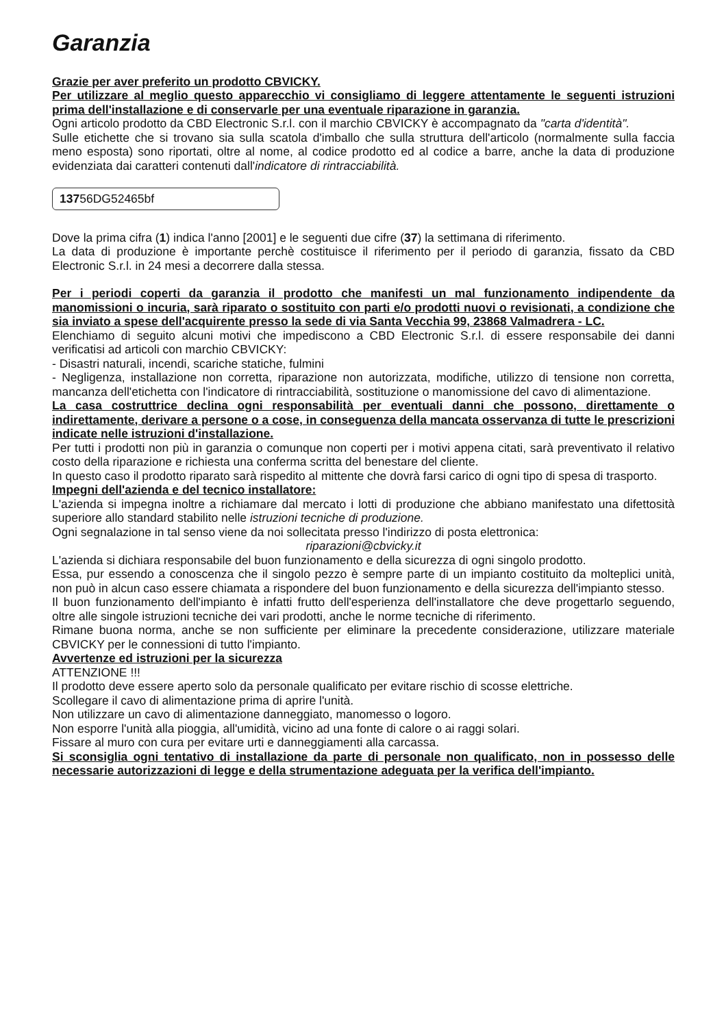Garanzia
Grazie per aver preferito un prodotto CBVICKY.
Per utilizzare al meglio questo apparecchio vi consigliamo di leggere attentamente le seguenti istruzioni prima dell'installazione e di conservarle per una eventuale riparazione in garanzia.
Ogni articolo prodotto da CBD Electronic S.r.l. con il marchio CBVICKY è accompagnato da "carta d'identità".
Sulle etichette che si trovano sia sulla scatola d'imballo che sulla struttura dell'articolo (normalmente sulla faccia meno esposta) sono riportati, oltre al nome, al codice prodotto ed al codice a barre, anche la data di produzione evidenziata dai caratteri contenuti dall'indicatore di rintracciabilità.
13756DG52465bf
Dove la prima cifra (1) indica l'anno [2001] e le seguenti due cifre (37) la settimana di riferimento.
La data di produzione è importante perchè costituisce il riferimento per il periodo di garanzia, fissato da CBD Electronic S.r.l. in 24 mesi a decorrere dalla stessa.
Per i periodi coperti da garanzia il prodotto che manifesti un mal funzionamento indipendente da manomissioni o incuria, sarà riparato o sostituito con parti e/o prodotti nuovi o revisionati, a condizione che sia inviato a spese dell'acquirente presso la sede di via Santa Vecchia 99, 23868 Valmadrera - LC.
Elenchiamo di seguito alcuni motivi che impediscono a CBD Electronic S.r.l. di essere responsabile dei danni verificatisi ad articoli con marchio CBVICKY:
- Disastri naturali, incendi, scariche statiche, fulmini
- Negligenza, installazione non corretta, riparazione non autorizzata, modifiche, utilizzo di tensione non corretta, mancanza dell'etichetta con l'indicatore di rintracciabilità, sostituzione o manomissione del cavo di alimentazione.
La casa costruttrice declina ogni responsabilità per eventuali danni che possono, direttamente o indirettamente, derivare a persone o a cose, in conseguenza della mancata osservanza di tutte le prescrizioni indicate nelle istruzioni d'installazione.
Per tutti i prodotti non più in garanzia o comunque non coperti per i motivi appena citati, sarà preventivato il relativo costo della riparazione e richiesta una conferma scritta del benestare del cliente.
In questo caso il prodotto riparato sarà rispedito al mittente che dovrà farsi carico di ogni tipo di spesa di trasporto.
Impegni dell'azienda e del tecnico installatore:
L'azienda si impegna inoltre a richiamare dal mercato i lotti di produzione che abbiano manifestato una difettosità superiore allo standard stabilito nelle istruzioni tecniche di produzione.
Ogni segnalazione in tal senso viene da noi sollecitata presso l'indirizzo di posta elettronica:
riparazioni@cbvicky.it
L'azienda si dichiara responsabile del buon funzionamento e della sicurezza di ogni singolo prodotto.
Essa, pur essendo a conoscenza che il singolo pezzo è sempre parte di un impianto costituito da molteplici unità, non può in alcun caso essere chiamata a rispondere del buon funzionamento e della sicurezza dell'impianto stesso.
Il buon funzionamento dell'impianto è infatti frutto dell'esperienza dell'installatore che deve progettarlo seguendo, oltre alle singole istruzioni tecniche dei vari prodotti, anche le norme tecniche di riferimento.
Rimane buona norma, anche se non sufficiente per eliminare la precedente considerazione, utilizzare materiale CBVICKY per le connessioni di tutto l'impianto.
Avvertenze ed istruzioni per la sicurezza
ATTENZIONE !!!
Il prodotto deve essere aperto solo da personale qualificato per evitare rischio di scosse elettriche.
Scollegare il cavo di alimentazione prima di aprire l'unità.
Non utilizzare un cavo di alimentazione danneggiato, manomesso o logoro.
Non esporre l'unità alla pioggia, all'umidità, vicino ad una fonte di calore o ai raggi solari.
Fissare al muro con cura per evitare urti e danneggiamenti alla carcassa.
Si sconsiglia ogni tentativo di installazione da parte di personale non qualificato, non in possesso delle necessarie autorizzazioni di legge e della strumentazione adeguata per la verifica dell'impianto.